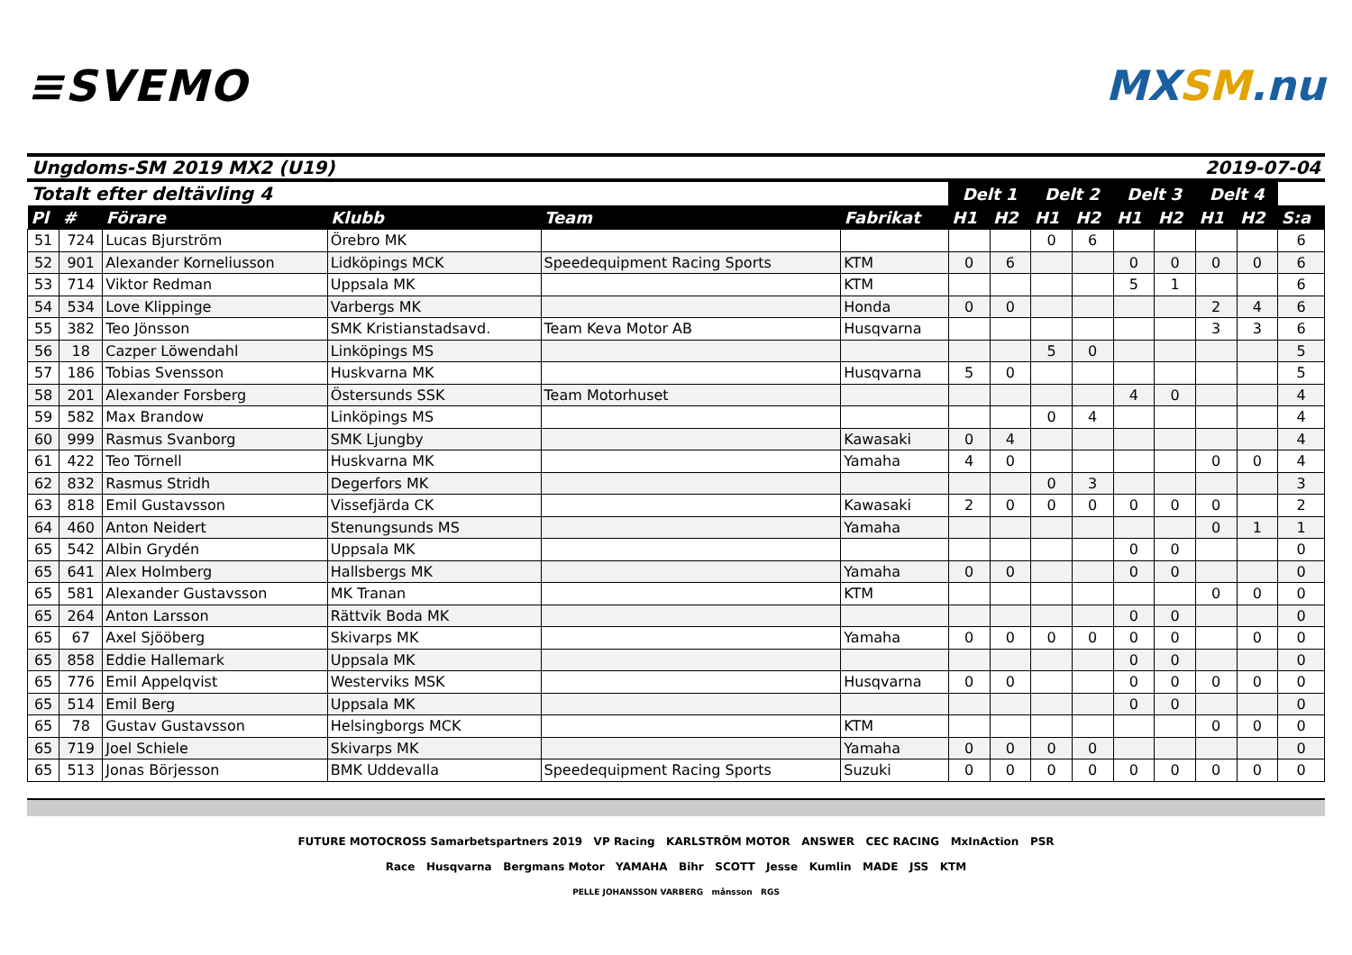≡SVEMO MXSM.nu
Ungdoms-SM 2019 MX2 (U19) 2019-07-04
| Totalt efter deltävling 4 | | | | | | Delt 1 | | Delt 2 | | Delt 3 | | Delt 4 | | |
| --- | --- | --- | --- | --- | --- | --- | --- | --- | --- | --- | --- | --- | --- | --- |
| Pl | # | Förare | Klubb | Team | Fabrikat | H1 | H2 | H1 | H2 | H1 | H2 | H1 | H2 | S:a |
| 51 | 724 | Lucas Bjurström | Örebro MK | | | | | 0 | 6 | | | | | 6 |
| 52 | 901 | Alexander Korneliusson | Lidköpings MCK | Speedequipment Racing Sports | KTM | 0 | 6 | | | 0 | 0 | 0 | 0 | 6 |
| 53 | 714 | Viktor Redman | Uppsala MK | | KTM | | | | | 5 | 1 | | | 6 |
| 54 | 534 | Love Klippinge | Varbergs MK | | Honda | 0 | 0 | | | | | 2 | 4 | 6 |
| 55 | 382 | Teo Jönsson | SMK Kristianstadsavd. | Team Keva Motor AB | Husqvarna | | | | | | | 3 | 3 | 6 |
| 56 | 18 | Cazper Löwendahl | Linköpings MS | | | | | 5 | 0 | | | | | 5 |
| 57 | 186 | Tobias Svensson | Huskvarna MK | | Husqvarna | 5 | 0 | | | | | | | 5 |
| 58 | 201 | Alexander Forsberg | Östersunds SSK | Team Motorhuset | | | | | | 4 | 0 | | | 4 |
| 59 | 582 | Max Brandow | Linköpings MS | | | | | 0 | 4 | | | | | 4 |
| 60 | 999 | Rasmus Svanborg | SMK Ljungby | | Kawasaki | 0 | 4 | | | | | | | 4 |
| 61 | 422 | Teo Törnell | Huskvarna MK | | Yamaha | 4 | 0 | | | | | 0 | 0 | 4 |
| 62 | 832 | Rasmus Stridh | Degerfors MK | | | | | 0 | 3 | | | | | 3 |
| 63 | 818 | Emil Gustavsson | Vissefjärda CK | | Kawasaki | 2 | 0 | 0 | 0 | 0 | 0 | 0 | | 2 |
| 64 | 460 | Anton Neidert | Stenungsunds MS | | Yamaha | | | | | | | 0 | 1 | 1 |
| 65 | 542 | Albin Grydén | Uppsala MK | | | | | | | 0 | 0 | | | 0 |
| 65 | 641 | Alex Holmberg | Hallsbergs MK | | Yamaha | 0 | 0 | | | 0 | 0 | | | 0 |
| 65 | 581 | Alexander Gustavsson | MK Tranan | | KTM | | | | | | | 0 | 0 | 0 |
| 65 | 264 | Anton Larsson | Rättvik Boda MK | | | | | | | 0 | 0 | | | 0 |
| 65 | 67 | Axel Sjööberg | Skivarps MK | | Yamaha | 0 | 0 | 0 | 0 | 0 | 0 | | 0 | 0 |
| 65 | 858 | Eddie Hallemark | Uppsala MK | | | | | | | 0 | 0 | | | 0 |
| 65 | 776 | Emil Appelqvist | Westerviks MSK | | Husqvarna | 0 | 0 | | | 0 | 0 | 0 | 0 | 0 |
| 65 | 514 | Emil Berg | Uppsala MK | | | | | | | 0 | 0 | | | 0 |
| 65 | 78 | Gustav Gustavsson | Helsingborgs MCK | | KTM | | | | | | | 0 | 0 | 0 |
| 65 | 719 | Joel Schiele | Skivarps MK | | Yamaha | 0 | 0 | 0 | 0 | | | | | 0 |
| 65 | 513 | Jonas Börjesson | BMK Uddevalla | Speedequipment Racing Sports | Suzuki | 0 | 0 | 0 | 0 | 0 | 0 | 0 | 0 | 0 |
FUTURE MOTOCROSS Samarbetspartners 2019 VP Racing KARLSTRÖM MOTOR ANSWER CEC RACING MxInAction PSR
Race Husqvarna Bergmans Motor YAMAHA Bihr SCOTT Jesse Kumlin MADE JSS KTM
PELLE JOHANSSON VARBERG månsson RGS